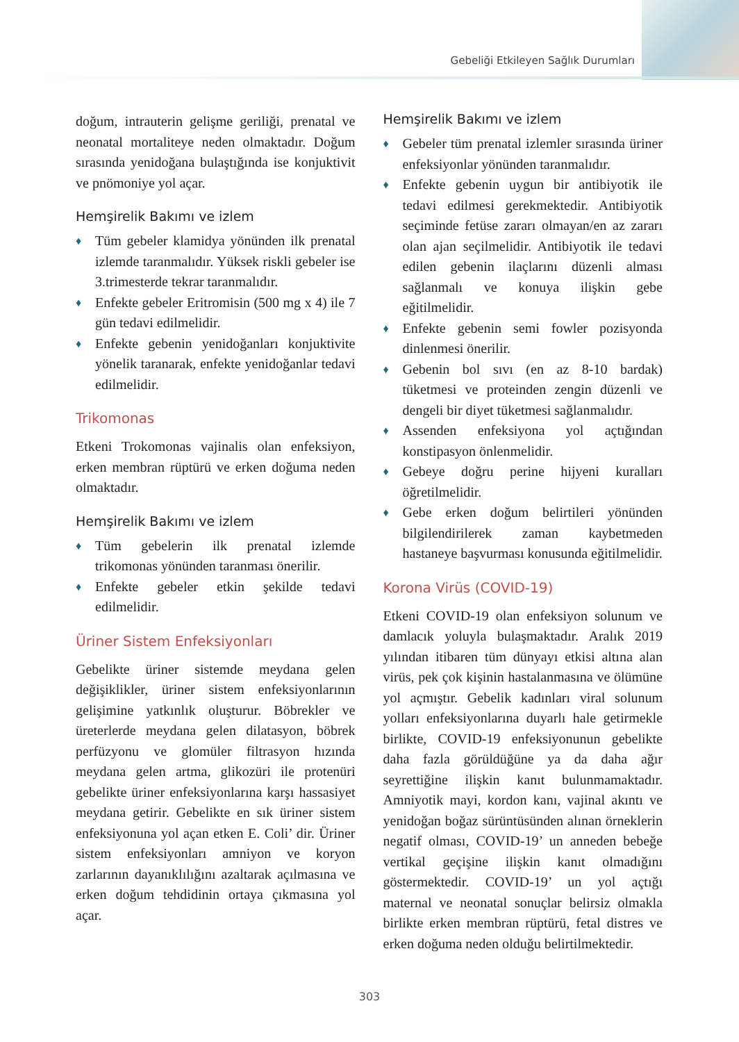Gebeliği Etkileyen Sağlık Durumları
doğum, intrauterin gelişme geriliği, prenatal ve neonatal mortaliteye neden olmaktadır. Doğum sırasında yenidoğana bulaştığında ise konjuktivit ve pnömoniye yol açar.
Hemşirelik Bakımı ve izlem
♦ Tüm gebeler klamidya yönünden ilk prenatal izlemde taranmalıdır. Yüksek riskli gebeler ise 3.trimesterde tekrar taranmalıdır.
♦ Enfekte gebeler Eritromisin (500 mg x 4) ile 7 gün tedavi edilmelidir.
♦ Enfekte gebenin yenidoğanları konjuktivite yönelik taranarak, enfekte yenidoğanlar tedavi edilmelidir.
Trikomonas
Etkeni Trokomonas vajinalis olan enfeksiyon, erken membran rüptürü ve erken doğuma neden olmaktadır.
Hemşirelik Bakımı ve izlem
♦ Tüm gebelerin ilk prenatal izlemde trikomonas yönünden taranması önerilir.
♦ Enfekte gebeler etkin şekilde tedavi edilmelidir.
Üriner Sistem Enfeksiyonları
Gebelikte üriner sistemde meydana gelen değişiklikler, üriner sistem enfeksiyonlarının gelişimine yatkınlık oluşturur. Böbrekler ve üreterlerde meydana gelen dilatasyon, böbrek perfüzyonu ve glomüler filtrasyon hızında meydana gelen artma, glikozüri ile protenüri gebelikte üriner enfeksiyonlarına karşı hassasiyet meydana getirir. Gebelikte en sık üriner sistem enfeksiyonuna yol açan etken E. Coli’ dir. Üriner sistem enfeksiyonları amniyon ve koryon zarlarının dayanıklılığını azaltarak açılmasına ve erken doğum tehdidinin ortaya çıkmasına yol açar.
Hemşirelik Bakımı ve izlem
♦ Gebeler tüm prenatal izlemler sırasında üriner enfeksiyonlar yönünden taranmalıdır.
♦ Enfekte gebenin uygun bir antibiyotik ile tedavi edilmesi gerekmektedir. Antibiyotik seçiminde fetüse zararı olmayan/en az zararı olan ajan seçilmelidir. Antibiyotik ile tedavi edilen gebenin ilaçlarını düzenli alması sağlanmalı ve konuya ilişkin gebe eğitilmelidir.
♦ Enfekte gebenin semi fowler pozisyonda dinlenmesi önerilir.
♦ Gebenin bol sıvı (en az 8-10 bardak) tüketmesi ve proteinden zengin düzenli ve dengeli bir diyet tüketmesi sağlanmalıdır.
♦ Assenden enfeksiyona yol açtığından konstipasyon önlenmelidir.
♦ Gebeye doğru perine hijyeni kuralları öğretilmelidir.
♦ Gebe erken doğum belirtileri yönünden bilgilendirilerek zaman kaybetmeden hastaneye başvurması konusunda eğitilmelidir.
Korona Virüs (COVID-19)
Etkeni COVID-19 olan enfeksiyon solunum ve damlacık yoluyla bulaşmaktadır. Aralık 2019 yılından itibaren tüm dünyayı etkisi altına alan virüs, pek çok kişinin hastalanmasına ve ölümüne yol açmıştır. Gebelik kadınları viral solunum yolları enfeksiyonlarına duyarlı hale getirmekle birlikte, COVID-19 enfeksiyonunun gebelikte daha fazla görüldüğüne ya da daha ağır seyrettiğine ilişkin kanıt bulunmamaktadır. Amniyotik mayi, kordon kanı, vajinal akıntı ve yenidoğan boğaz sürüntüsünden alınan örneklerin negatif olması, COVID-19’ un anneden bebeğe vertikal geçişine ilişkin kanıt olmadığını göstermektedir. COVID-19’ un yol açtığı maternal ve neonatal sonuçlar belirsiz olmakla birlikte erken membran rüptürü, fetal distres ve erken doğuma neden olduğu belirtilmektedir.
303